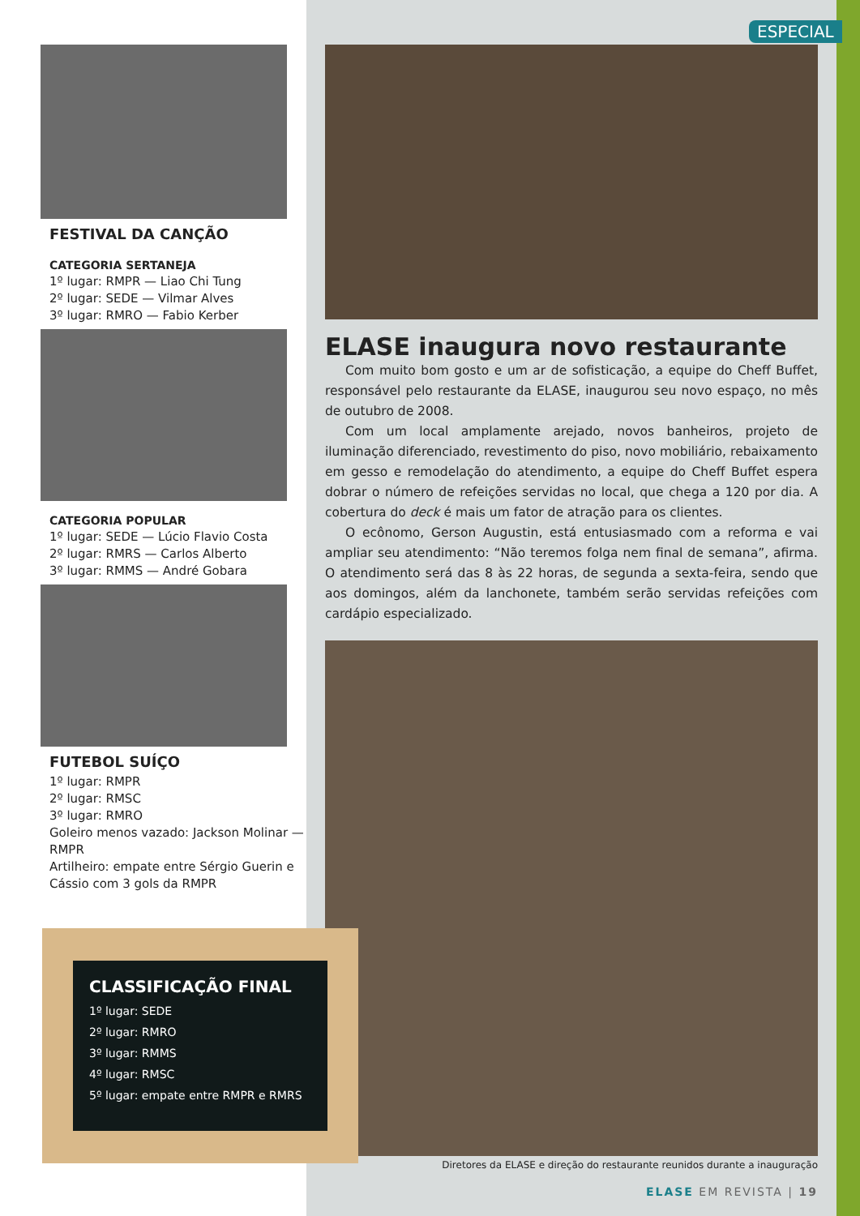FESTIVAL DA CANÇÃO
CATEGORIA SERTANEJA
1º lugar: RMPR — Liao Chi Tung
2º lugar: SEDE — Vilmar Alves
3º lugar: RMRO — Fabio Kerber
CATEGORIA POPULAR
1º lugar: SEDE — Lúcio Flavio Costa
2º lugar: RMRS — Carlos Alberto
3º lugar: RMMS — André Gobara
FUTEBOL SUÍÇO
1º lugar: RMPR
2º lugar: RMSC
3º lugar: RMRO
Goleiro menos vazado: Jackson Molinar — RMPR
Artilheiro: empate entre Sérgio Guerin e Cássio com 3 gols da RMPR
ESPECIAL
ELASE inaugura novo restaurante
Com muito bom gosto e um ar de sofisticação, a equipe do Cheff Buffet, responsável pelo restaurante da ELASE, inaugurou seu novo espaço, no mês de outubro de 2008.
Com um local amplamente arejado, novos banheiros, projeto de iluminação diferenciado, revestimento do piso, novo mobiliário, rebaixamento em gesso e remodelação do atendimento, a equipe do Cheff Buffet espera dobrar o número de refeições servidas no local, que chega a 120 por dia. A cobertura do deck é mais um fator de atração para os clientes.
O ecônomo, Gerson Augustin, está entusiasmado com a reforma e vai ampliar seu atendimento: “Não teremos folga nem final de semana”, afirma. O atendimento será das 8 às 22 horas, de segunda a sexta-feira, sendo que aos domingos, além da lanchonete, também serão servidas refeições com cardápio especializado.
CLASSIFICAÇÃO FINAL
1º lugar: SEDE
2º lugar: RMRO
3º lugar: RMMS
4º lugar: RMSC
5º lugar: empate entre RMPR e RMRS
Diretores da ELASE e direção do restaurante reunidos durante a inauguração
ELASE EM REVISTA | 19